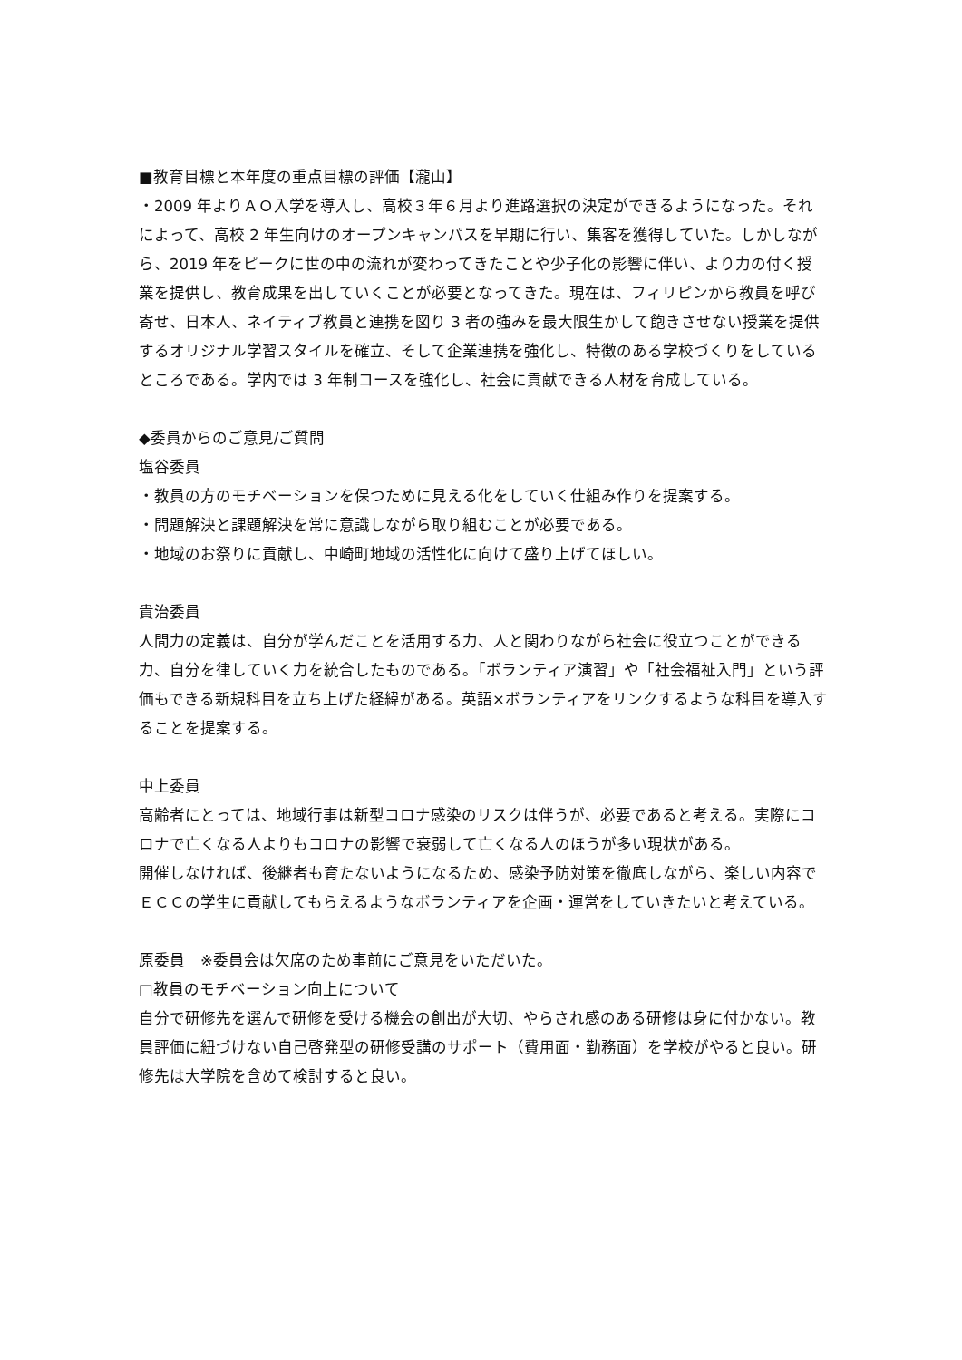■教育目標と本年度の重点目標の評価【瀧山】
・2009 年よりＡＯ入学を導入し、高校３年６月より進路選択の決定ができるようになった。それによって、高校 2 年生向けのオープンキャンパスを早期に行い、集客を獲得していた。しかしながら、2019 年をピークに世の中の流れが変わってきたことや少子化の影響に伴い、より力の付く授業を提供し、教育成果を出していくことが必要となってきた。現在は、フィリピンから教員を呼び寄せ、日本人、ネイティブ教員と連携を図り 3 者の強みを最大限生かして飽きさせない授業を提供するオリジナル学習スタイルを確立、そして企業連携を強化し、特徴のある学校づくりをしているところである。学内では 3 年制コースを強化し、社会に貢献できる人材を育成している。
◆委員からのご意見/ご質問
塩谷委員
・教員の方のモチベーションを保つために見える化をしていく仕組み作りを提案する。
・問題解決と課題解決を常に意識しながら取り組むことが必要である。
・地域のお祭りに貢献し、中崎町地域の活性化に向けて盛り上げてほしい。
貴治委員
人間力の定義は、自分が学んだことを活用する力、人と関わりながら社会に役立つことができる力、自分を律していく力を統合したものである。「ボランティア演習」や「社会福祉入門」という評価もできる新規科目を立ち上げた経緯がある。英語×ボランティアをリンクするような科目を導入することを提案する。
中上委員
高齢者にとっては、地域行事は新型コロナ感染のリスクは伴うが、必要であると考える。実際にコロナで亡くなる人よりもコロナの影響で衰弱して亡くなる人のほうが多い現状がある。
開催しなければ、後継者も育たないようになるため、感染予防対策を徹底しながら、楽しい内容でＥＣＣの学生に貢献してもらえるようなボランティアを企画・運営をしていきたいと考えている。
原委員　※委員会は欠席のため事前にご意見をいただいた。
□教員のモチベーション向上について
自分で研修先を選んで研修を受ける機会の創出が大切、やらされ感のある研修は身に付かない。教員評価に紐づけない自己啓発型の研修受講のサポート（費用面・勤務面）を学校がやると良い。研修先は大学院を含めて検討すると良い。